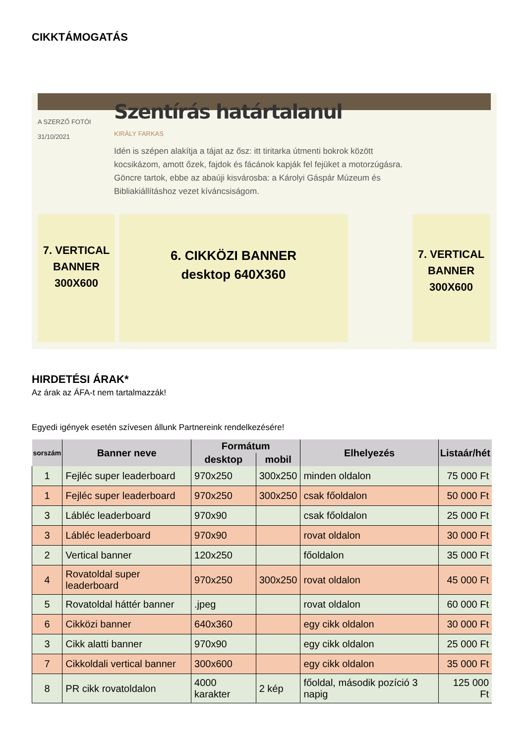CIKKTÁMOGATÁS
A SZERZŐ FOTÓI
31/10/2021
Szentírás határtalanul
KIRÁLY FARKAS
Idén is szépen alakítja a tájat az ősz: itt tiritarka útmenti bokrok között kocsikázom, amott őzek, fajdok és fácánok kapják fel fejüket a motorzúgásra. Göncre tartok, ebbe az abaúji kisvárosba: a Károlyi Gáspár Múzeum és Bibliakiállításhoz vezet kíváncsiságom.
7. VERTICAL BANNER 300X600
6. CIKKÖZI BANNER
desktop 640X360
7. VERTICAL BANNER 300X600
HIRDETÉSI ÁRAK*
Az árak az ÁFA-t nem tartalmazzák!
Egyedi igények esetén szívesen állunk Partnereink rendelkezésére!
| sorszám | Banner neve | Formátum | | Elhelyezés | Listaár/hét |
| --- | --- | --- | --- | --- | --- |
| | | desktop | mobil | | |
| 1 | Fejléc super leaderboard | 970x250 | 300x250 | minden oldalon | 75 000 Ft |
| 1 | Fejléc super leaderboard | 970x250 | 300x250 | csak főoldalon | 50 000 Ft |
| 3 | Lábléc leaderboard | 970x90 | | csak főoldalon | 25 000 Ft |
| 3 | Lábléc leaderboard | 970x90 | | rovat oldalon | 30 000 Ft |
| 2 | Vertical banner | 120x250 | | főoldalon | 35 000 Ft |
| 4 | Rovatoldal super leaderboard | 970x250 | 300x250 | rovat oldalon | 45 000 Ft |
| 5 | Rovatoldal háttér banner | .jpeg | | rovat oldalon | 60 000 Ft |
| 6 | Cikközi banner | 640x360 | | egy cikk oldalon | 30 000 Ft |
| 3 | Cikk alatti banner | 970x90 | | egy cikk oldalon | 25 000 Ft |
| 7 | Cikkoldali vertical banner | 300x600 | | egy cikk oldalon | 35 000 Ft |
| 8 | PR cikk rovatoldalon | 4000 karakter | 2 kép | főoldal, második pozíció 3 napig | 125 000 Ft |